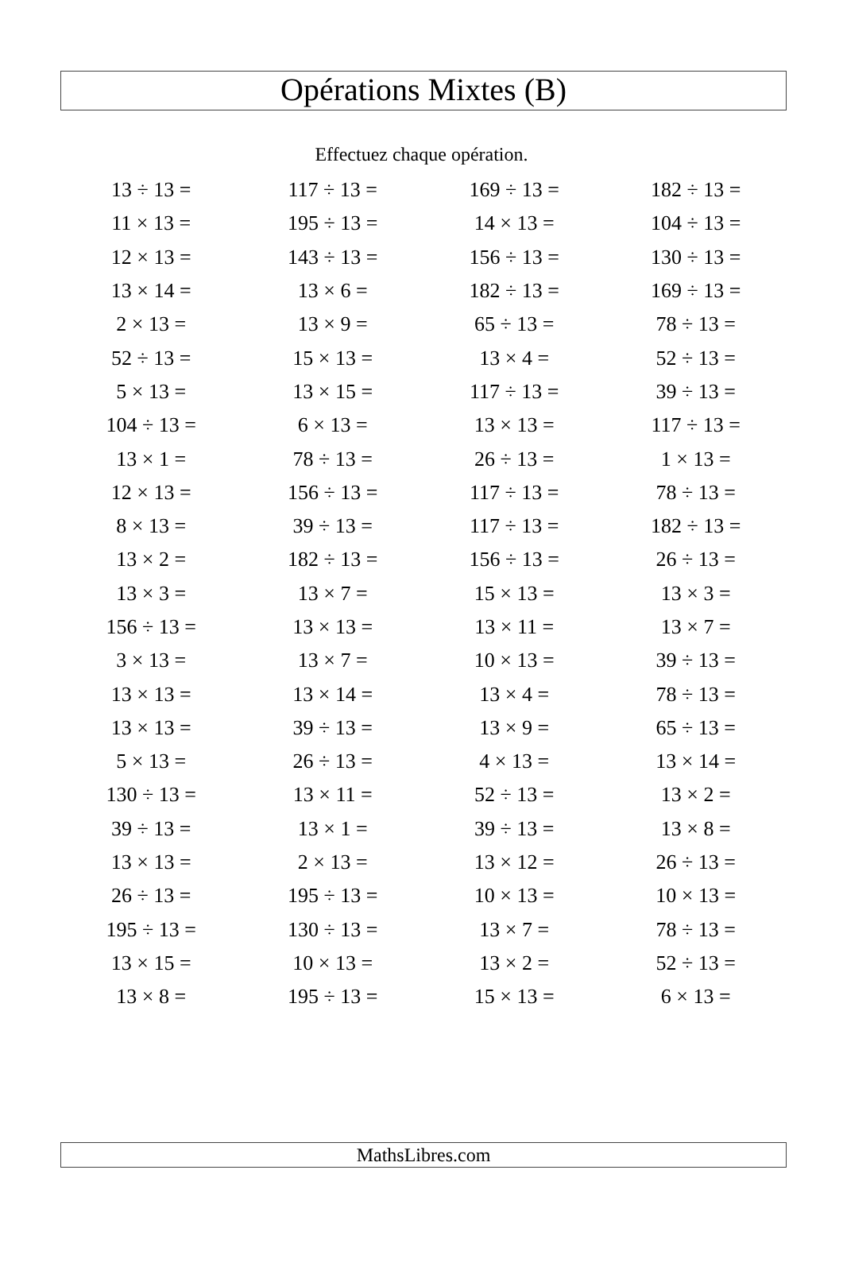Opérations Mixtes (B)
Effectuez chaque opération.
| 13 ÷ 13 = | 117 ÷ 13 = | 169 ÷ 13 = | 182 ÷ 13 = |
| 11 × 13 = | 195 ÷ 13 = | 14 × 13 = | 104 ÷ 13 = |
| 12 × 13 = | 143 ÷ 13 = | 156 ÷ 13 = | 130 ÷ 13 = |
| 13 × 14 = | 13 × 6 = | 182 ÷ 13 = | 169 ÷ 13 = |
| 2 × 13 = | 13 × 9 = | 65 ÷ 13 = | 78 ÷ 13 = |
| 52 ÷ 13 = | 15 × 13 = | 13 × 4 = | 52 ÷ 13 = |
| 5 × 13 = | 13 × 15 = | 117 ÷ 13 = | 39 ÷ 13 = |
| 104 ÷ 13 = | 6 × 13 = | 13 × 13 = | 117 ÷ 13 = |
| 13 × 1 = | 78 ÷ 13 = | 26 ÷ 13 = | 1 × 13 = |
| 12 × 13 = | 156 ÷ 13 = | 117 ÷ 13 = | 78 ÷ 13 = |
| 8 × 13 = | 39 ÷ 13 = | 117 ÷ 13 = | 182 ÷ 13 = |
| 13 × 2 = | 182 ÷ 13 = | 156 ÷ 13 = | 26 ÷ 13 = |
| 13 × 3 = | 13 × 7 = | 15 × 13 = | 13 × 3 = |
| 156 ÷ 13 = | 13 × 13 = | 13 × 11 = | 13 × 7 = |
| 3 × 13 = | 13 × 7 = | 10 × 13 = | 39 ÷ 13 = |
| 13 × 13 = | 13 × 14 = | 13 × 4 = | 78 ÷ 13 = |
| 13 × 13 = | 39 ÷ 13 = | 13 × 9 = | 65 ÷ 13 = |
| 5 × 13 = | 26 ÷ 13 = | 4 × 13 = | 13 × 14 = |
| 130 ÷ 13 = | 13 × 11 = | 52 ÷ 13 = | 13 × 2 = |
| 39 ÷ 13 = | 13 × 1 = | 39 ÷ 13 = | 13 × 8 = |
| 13 × 13 = | 2 × 13 = | 13 × 12 = | 26 ÷ 13 = |
| 26 ÷ 13 = | 195 ÷ 13 = | 10 × 13 = | 10 × 13 = |
| 195 ÷ 13 = | 130 ÷ 13 = | 13 × 7 = | 78 ÷ 13 = |
| 13 × 15 = | 10 × 13 = | 13 × 2 = | 52 ÷ 13 = |
| 13 × 8 = | 195 ÷ 13 = | 15 × 13 = | 6 × 13 = |
MathsLibres.com